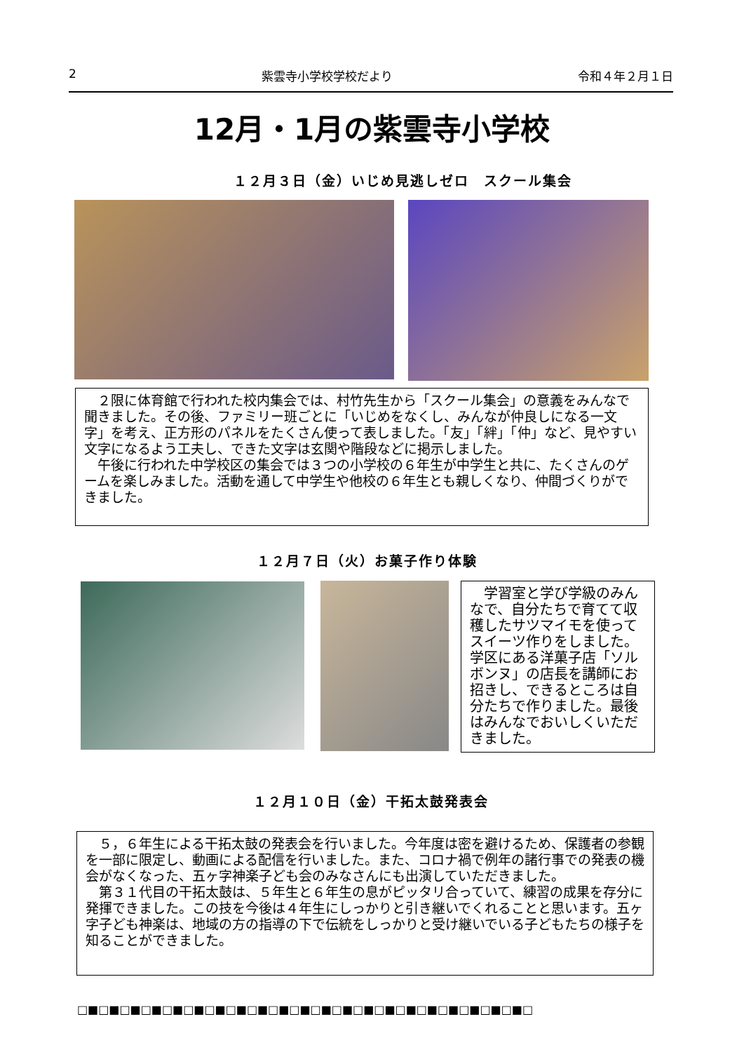2 紫雲寺小学校学校だより 令和４年２月１日
12月・1月の紫雲寺小学校
１２月３日（金）いじめ見逃しゼロ　スクール集会
　２限に体育館で行われた校内集会では、村竹先生から「スクール集会」の意義をみんなで聞きました。その後、ファミリー班ごとに「いじめをなくし、みんなが仲良しになる一文字」を考え、正方形のパネルをたくさん使って表しました。「友」「絆」「仲」など、見やすい文字になるよう工夫し、できた文字は玄関や階段などに掲示しました。
　午後に行われた中学校区の集会では３つの小学校の６年生が中学生と共に、たくさんのゲームを楽しみました。活動を通して中学生や他校の６年生とも親しくなり、仲間づくりができました。
１２月７日（火）お菓子作り体験
　学習室と学び学級のみんなで、自分たちで育てて収穫したサツマイモを使ってスイーツ作りをしました。学区にある洋菓子店「ソルボンヌ」の店長を講師にお招きし、できるところは自分たちで作りました。最後はみんなでおいしくいただきました。
１２月１０日（金）干拓太鼓発表会
　５，６年生による干拓太鼓の発表会を行いました。今年度は密を避けるため、保護者の参観を一部に限定し、動画による配信を行いました。また、コロナ禍で例年の諸行事での発表の機会がなくなった、五ヶ字神楽子ども会のみなさんにも出演していただきました。
　第３１代目の干拓太鼓は、５年生と６年生の息がピッタリ合っていて、練習の成果を存分に発揮できました。この技を今後は４年生にしっかりと引き継いでくれることと思います。五ヶ字子ども神楽は、地域の方の指導の下で伝統をしっかりと受け継いでいる子どもたちの様子を知ることができました。
□■□■□■□■□■□■□■□■□■□■□■□■□■□■□■□■□■□■□■□■□■□